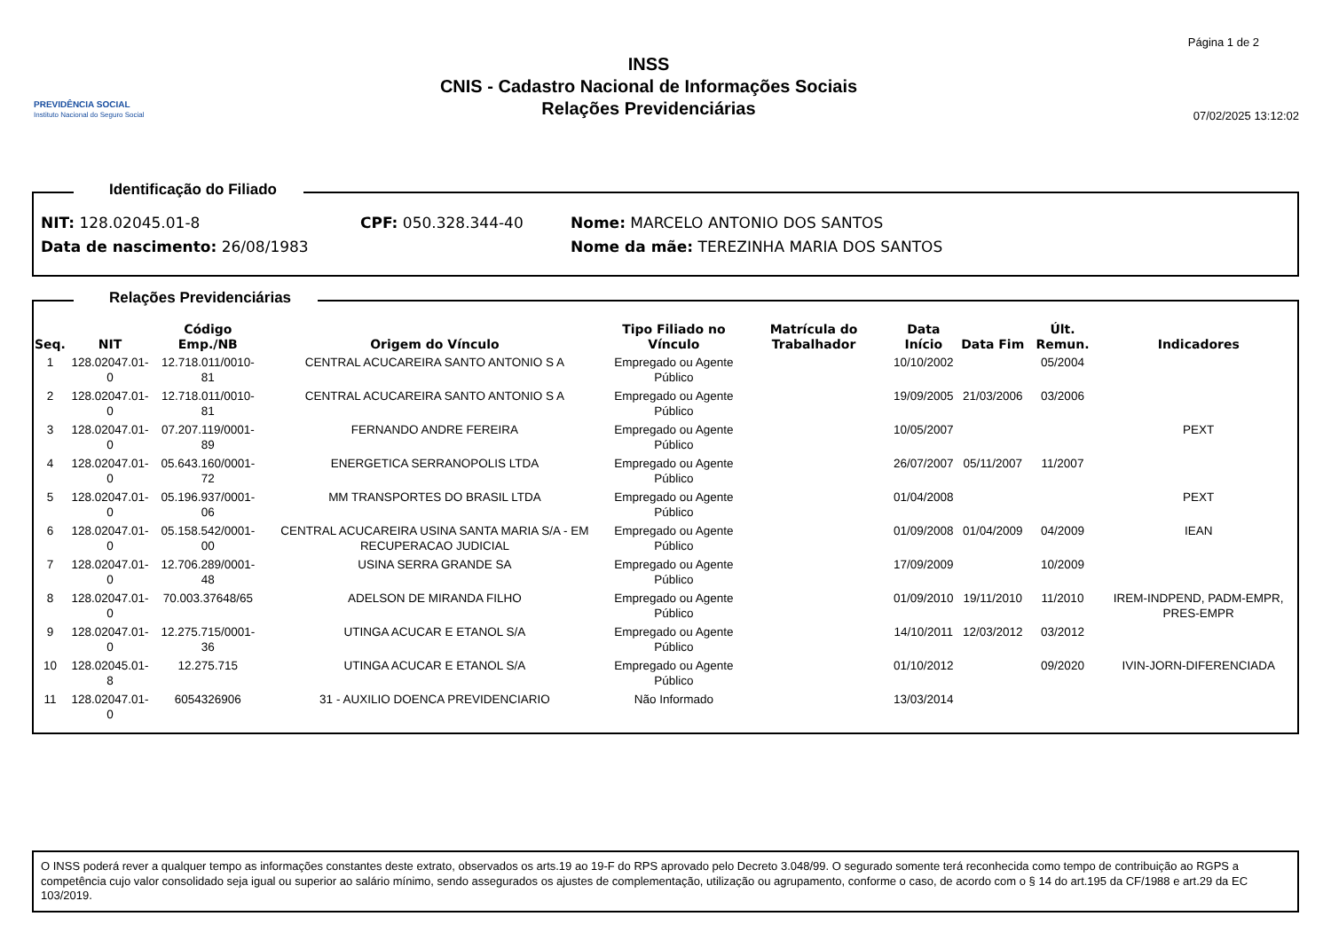PREVIDÊNCIA SOCIAL
Instituto Nacional do Seguro Social
INSS
CNIS - Cadastro Nacional de Informações Sociais
Relações Previdenciárias
Página 1 de 2
07/02/2025 13:12:02
Identificação do Filiado
NIT: 128.02045.01-8 CPF: 050.328.344-40 Nome: MARCELO ANTONIO DOS SANTOS
Data de nascimento: 26/08/1983 Nome da mãe: TEREZINHA MARIA DOS SANTOS
Relações Previdenciárias
| Seq. | NIT | Código Emp./NB | Origem do Vínculo | Tipo Filiado no Vínculo | Matrícula do Trabalhador | Data Início | Data Fim | Últ. Remun. | Indicadores |
| --- | --- | --- | --- | --- | --- | --- | --- | --- | --- |
| 1 | 128.02047.01-0 | 12.718.011/0010-81 | CENTRAL ACUCAREIRA SANTO ANTONIO S A | Empregado ou Agente Público | | 10/10/2002 | | 05/2004 | |
| 2 | 128.02047.01-0 | 12.718.011/0010-81 | CENTRAL ACUCAREIRA SANTO ANTONIO S A | Empregado ou Agente Público | | 19/09/2005 | 21/03/2006 | 03/2006 | |
| 3 | 128.02047.01-0 | 07.207.119/0001-89 | FERNANDO ANDRE FEREIRA | Empregado ou Agente Público | | 10/05/2007 | | | PEXT |
| 4 | 128.02047.01-0 | 05.643.160/0001-72 | ENERGETICA SERRANOPOLIS LTDA | Empregado ou Agente Público | | 26/07/2007 | 05/11/2007 | 11/2007 | |
| 5 | 128.02047.01-0 | 05.196.937/0001-06 | MM TRANSPORTES DO BRASIL LTDA | Empregado ou Agente Público | | 01/04/2008 | | | PEXT |
| 6 | 128.02047.01-0 | 05.158.542/0001-00 | CENTRAL ACUCAREIRA USINA SANTA MARIA S/A - EM RECUPERACAO JUDICIAL | Empregado ou Agente Público | | 01/09/2008 | 01/04/2009 | 04/2009 | IEAN |
| 7 | 128.02047.01-0 | 12.706.289/0001-48 | USINA SERRA GRANDE SA | Empregado ou Agente Público | | 17/09/2009 | | 10/2009 | |
| 8 | 128.02047.01-0 | 70.003.37648/65 | ADELSON DE MIRANDA FILHO | Empregado ou Agente Público | | 01/09/2010 | 19/11/2010 | 11/2010 | IREM-INDPEND, PADM-EMPR, PRES-EMPR |
| 9 | 128.02047.01-0 | 12.275.715/0001-36 | UTINGA ACUCAR E ETANOL S/A | Empregado ou Agente Público | | 14/10/2011 | 12/03/2012 | 03/2012 | |
| 10 | 128.02045.01-8 | 12.275.715 | UTINGA ACUCAR E ETANOL S/A | Empregado ou Agente Público | | 01/10/2012 | | 09/2020 | IVIN-JORN-DIFERENCIADA |
| 11 | 128.02047.01-0 | 6054326906 | 31 - AUXILIO DOENCA PREVIDENCIARIO | Não Informado | | 13/03/2014 | | | |
O INSS poderá rever a qualquer tempo as informações constantes deste extrato, observados os arts.19 ao 19-F do RPS aprovado pelo Decreto 3.048/99. O segurado somente terá reconhecida como tempo de contribuição ao RGPS a competência cujo valor consolidado seja igual ou superior ao salário mínimo, sendo assegurados os ajustes de complementação, utilização ou agrupamento, conforme o caso, de acordo com o § 14 do art.195 da CF/1988 e art.29 da EC 103/2019.